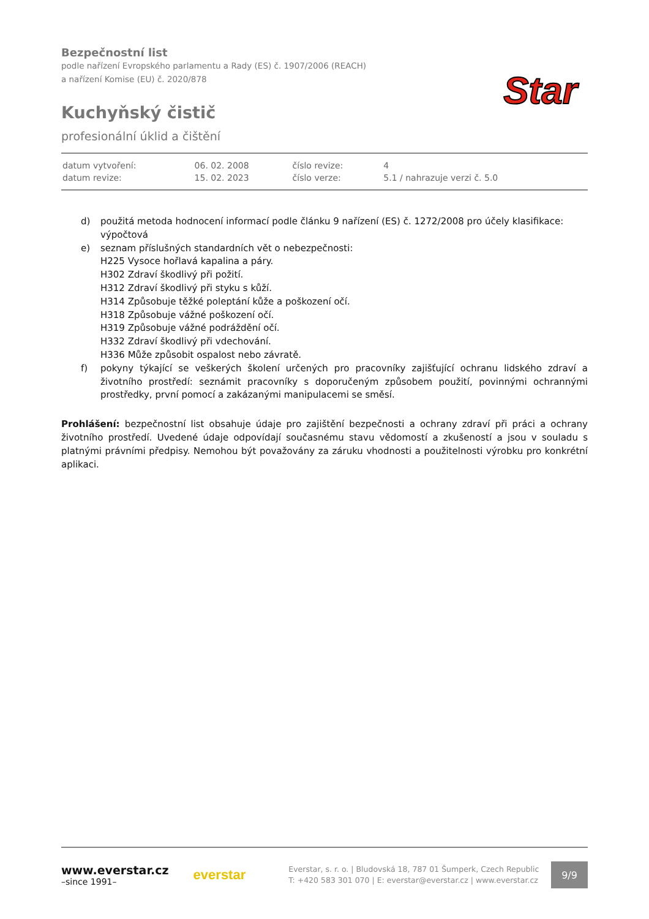Bezpečnostní list
podle nařízení Evropského parlamentu a Rady (ES) č. 1907/2006 (REACH)
a nařízení Komise (EU) č. 2020/878
Kuchyňský čistič
profesionální úklid a čištění
Star
| datum vytvoření: | 06. 02. 2008 | číslo revize: | 4 |
| datum revize: | 15. 02. 2023 | číslo verze: | 5.1 / nahrazuje verzi č. 5.0 |
d) použitá metoda hodnocení informací podle článku 9 nařízení (ES) č. 1272/2008 pro účely klasifikace: výpočtová
e) seznam příslušných standardních vět o nebezpečnosti:
H225 Vysoce hořlavá kapalina a páry.
H302 Zdraví škodlivý při požití.
H312 Zdraví škodlivý při styku s kůží.
H314 Způsobuje těžké poleptání kůže a poškození očí.
H318 Způsobuje vážné poškození očí.
H319 Způsobuje vážné podráždění očí.
H332 Zdraví škodlivý při vdechování.
H336 Může způsobit ospalost nebo závratě.
f) pokyny týkající se veškerých školení určených pro pracovníky zajišťující ochranu lidského zdraví a životního prostředí: seznámit pracovníky s doporučeným způsobem použití, povinnými ochrannými prostředky, první pomocí a zakázanými manipulacemi se směsí.
Prohlášení: bezpečnostní list obsahuje údaje pro zajištění bezpečnosti a ochrany zdraví při práci a ochrany životního prostředí. Uvedené údaje odpovídají současnému stavu vědomostí a zkušeností a jsou v souladu s platnými právními předpisy. Nemohou být považovány za záruku vhodnosti a použitelnosti výrobku pro konkrétní aplikaci.
www.everstar.cz
–since 1991–
everstar
Everstar, s. r. o. | Bludovská 18, 787 01 Šumperk, Czech Republic
T: +420 583 301 070 | E: everstar@everstar.cz | www.everstar.cz
9/9